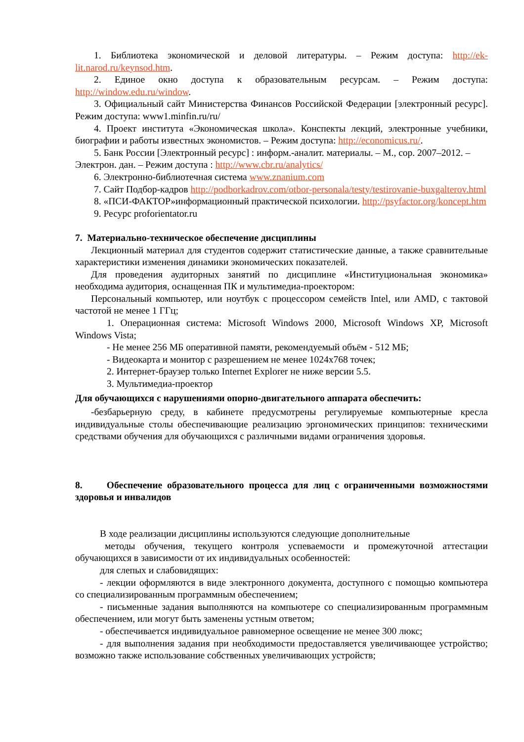1. Библиотека экономической и деловой литературы. – Режим доступа: http://ek-lit.narod.ru/keynsod.htm.
2. Единое окно доступа к образовательным ресурсам. – Режим доступа: http://window.edu.ru/window.
3. Официальный сайт Министерства Финансов Российской Федерации [электронный ресурс]. Режим доступа: www1.minfin.ru/ru/
4. Проект института «Экономическая школа». Конспекты лекций, электронные учебники, биографии и работы известных экономистов. – Режим доступа: http://economicus.ru/.
5. Банк России [Электронный ресурс] : информ.-аналит. материалы. – М., cop. 2007–2012. – Электрон. дан. – Режим доступа : http://www.cbr.ru/analytics/
6. Электронно-библиотечная система www.znanium.com
7. Сайт Подбор-кадров http://podborkadrov.com/otbor-personala/testy/testirovanie-buxgalterov.html
8. «ПСИ-ФАКТОР»информационный практической психологии. http://psyfactor.org/koncept.htm
9. Ресурс proforientator.ru
7. Материально-техническое обеспечение дисциплины
Лекционный материал для студентов содержит статистические данные, а также сравнительные характеристики изменения динамики экономических показателей.
Для проведения аудиторных занятий по дисциплине «Институциональная экономика» необходима аудитория, оснащенная ПК и мультимедиа-проектором:
Персональный компьютер, или ноутбук с процессором семейств Intel, или AMD, с тактовой частотой не менее 1 ГГц;
1. Операционная система: Microsoft Windows 2000, Microsoft Windows XP, Microsoft Windows Vista;
- Не менее 256 МБ оперативной памяти, рекомендуемый объём - 512 МБ;
- Видеокарта и монитор с разрешением не менее 1024x768 точек;
2. Интернет-браузер только Internet Explorer не ниже версии 5.5.
3. Мультимедиа-проектор
Для обучающихся с нарушениями опорно-двигательного аппарата обеспечить:
-безбарьерную среду, в кабинете предусмотрены регулируемые компьютерные кресла индивидуальные столы обеспечивающие реализацию эргономических принципов: техническими средствами обучения для обучающихся с различными видами ограничения здоровья.
8. Обеспечение образовательного процесса для лиц с ограниченными возможностями здоровья и инвалидов
В ходе реализации дисциплины используются следующие дополнительные
методы обучения, текущего контроля успеваемости и промежуточной аттестации обучающихся в зависимости от их индивидуальных особенностей:
для слепых и слабовидящих:
- лекции оформляются в виде электронного документа, доступного с помощью компьютера со специализированным программным обеспечением;
- письменные задания выполняются на компьютере со специализированным программным обеспечением, или могут быть заменены устным ответом;
- обеспечивается индивидуальное равномерное освещение не менее 300 люкс;
- для выполнения задания при необходимости предоставляется увеличивающее устройство; возможно также использование собственных увеличивающих устройств;